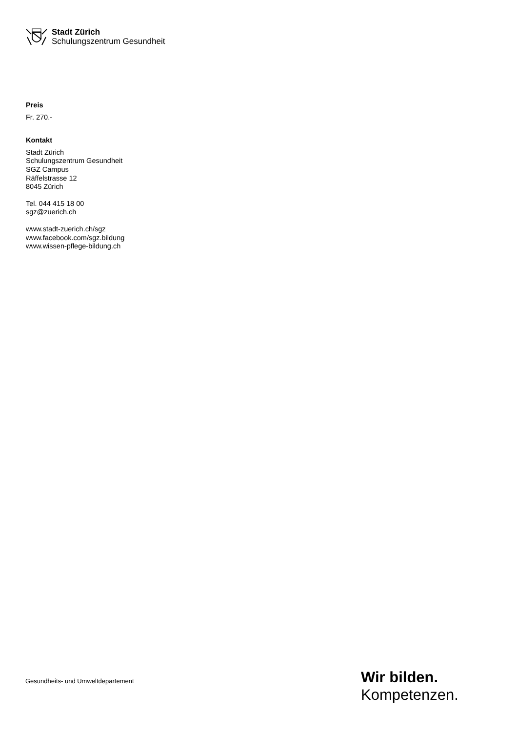Stadt Zürich
Schulungszentrum Gesundheit
Preis
Fr. 270.-
Kontakt
Stadt Zürich
Schulungszentrum Gesundheit
SGZ Campus
Räffelstrasse 12
8045 Zürich
Tel. 044 415 18 00
sgz@zuerich.ch
www.stadt-zuerich.ch/sgz
www.facebook.com/sgz.bildung
www.wissen-pflege-bildung.ch
Gesundheits- und Umweltdepartement
Wir bilden.
Kompetenzen.